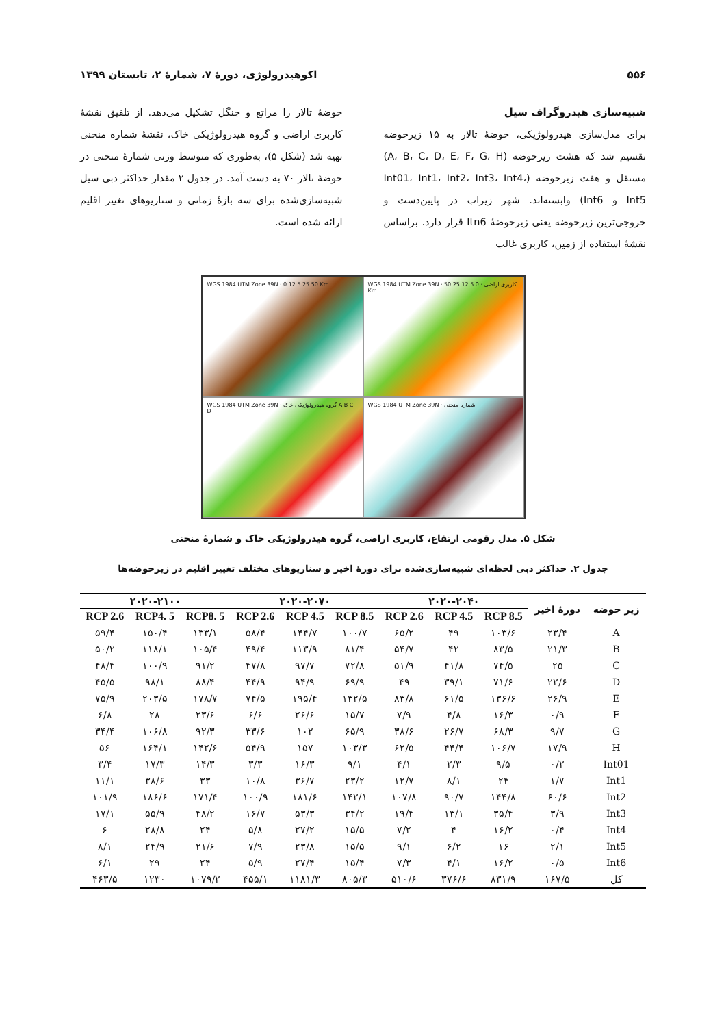۵۵۶ اکوهیدرولوژی، دورۀ ۷، شمارۀ ۲، تابستان ۱۳۹۹
شبیه‌سازی هیدروگراف سیل
برای مدل‌سازی هیدرولوژیکی، حوضۀ تالار به ۱۵ زیرحوضه تقسیم شد که هشت زیرحوضه (A، B، C، D، E، F، G، H) مستقل و هفت زیرحوضه (Int01، Int1، Int2، Int3، Int4، Int5 و Int6) وابسته‌اند. شهر زیراب در پایین‌دست و خروجی‌ترین زیرحوضه یعنی زیرحوضۀ Itn6 قرار دارد. براساس نقشۀ استفاده از زمین، کاربری غالب
حوضۀ تالار را مراتع و جنگل تشکیل می‌دهد. از تلفیق نقشۀ کاربری اراضی و گروه هیدرولوژیکی خاک، نقشۀ شماره منحنی تهیه شد (شکل ۵)، به‌طوری که متوسط وزنی شمارۀ منحنی در حوضۀ تالار ۷۰ به دست آمد. در جدول ۲ مقدار حداکثر دبی سیل شبیه‌سازی‌شده برای سه بازۀ زمانی و سناریوهای تغییر اقلیم ارائه شده است.
WGS 1984 UTM Zone 39N · 0 12.5 25 50 Km
WGS 1984 UTM Zone 39N · کاربری اراضی · 0 12.5 25 50 Km
WGS 1984 UTM Zone 39N · گروه هیدرولوژیکی خاک A B C D
WGS 1984 UTM Zone 39N · شماره منحنی
شکل ۵. مدل رقومی ارتفاع، کاربری اراضی، گروه هیدرولوژیکی خاک و شمارۀ منحنی
جدول ۲. حداکثر دبی لحظه‌ای شبیه‌سازی‌شده برای دورۀ اخیر و سناریوهای مختلف تغییر اقلیم در زیرحوضه‌ها
| زیر حوضه | دورۀ اخیر | ۲۰۲۰-۲۰۴۰ | | | ۲۰۲۰-۲۰۷۰ | | | ۲۰۲۰-۲۱۰۰ | | |
| --- | --- | --- | --- | --- | --- | --- | --- | --- | --- | --- |
| | | RCP 8.5 | RCP 4.5 | RCP 2.6 | RCP 8.5 | RCP 4.5 | RCP 2.6 | RCP8. 5 | RCP4. 5 | RCP 2.6 |
| A | ۲۳/۴ | ۱۰۳/۶ | ۴۹ | ۶۵/۲ | ۱۰۰/۷ | ۱۴۴/۷ | ۵۸/۴ | ۱۳۳/۱ | ۱۵۰/۴ | ۵۹/۴ |
| B | ۲۱/۳ | ۸۳/۵ | ۴۲ | ۵۴/۷ | ۸۱/۴ | ۱۱۳/۹ | ۴۹/۴ | ۱۰۵/۴ | ۱۱۸/۱ | ۵۰/۲ |
| C | ۲۵ | ۷۴/۵ | ۴۱/۸ | ۵۱/۹ | ۷۲/۸ | ۹۷/۷ | ۴۷/۸ | ۹۱/۲ | ۱۰۰/۹ | ۴۸/۴ |
| D | ۲۲/۶ | ۷۱/۶ | ۳۹/۱ | ۴۹ | ۶۹/۹ | ۹۴/۹ | ۴۴/۹ | ۸۸/۴ | ۹۸/۱ | ۴۵/۵ |
| E | ۲۶/۹ | ۱۳۶/۶ | ۶۱/۵ | ۸۳/۸ | ۱۳۲/۵ | ۱۹۵/۴ | ۷۴/۵ | ۱۷۸/۷ | ۲۰۳/۵ | ۷۵/۹ |
| F | ۰/۹ | ۱۶/۳ | ۴/۸ | ۷/۹ | ۱۵/۷ | ۲۶/۶ | ۶/۶ | ۲۳/۶ | ۲۸ | ۶/۸ |
| G | ۹/۷ | ۶۸/۳ | ۲۶/۷ | ۳۸/۶ | ۶۵/۹ | ۱۰۲ | ۳۳/۶ | ۹۲/۳ | ۱۰۶/۸ | ۳۴/۴ |
| H | ۱۷/۹ | ۱۰۶/۷ | ۴۴/۴ | ۶۲/۵ | ۱۰۳/۳ | ۱۵۷ | ۵۴/۹ | ۱۴۲/۶ | ۱۶۴/۱ | ۵۶ |
| Int01 | ۰/۲ | ۹/۵ | ۲/۳ | ۴/۱ | ۹/۱ | ۱۶/۳ | ۳/۳ | ۱۴/۳ | ۱۷/۳ | ۳/۴ |
| Int1 | ۱/۷ | ۲۴ | ۸/۱ | ۱۲/۷ | ۲۳/۲ | ۳۶/۷ | ۱۰/۸ | ۳۳ | ۳۸/۶ | ۱۱/۱ |
| Int2 | ۶۰/۶ | ۱۴۴/۸ | ۹۰/۷ | ۱۰۷/۸ | ۱۴۲/۱ | ۱۸۱/۶ | ۱۰۰/۹ | ۱۷۱/۴ | ۱۸۶/۶ | ۱۰۱/۹ |
| Int3 | ۳/۹ | ۳۵/۴ | ۱۳/۱ | ۱۹/۴ | ۳۴/۲ | ۵۳/۳ | ۱۶/۷ | ۴۸/۲ | ۵۵/۹ | ۱۷/۱ |
| Int4 | ۰/۴ | ۱۶/۲ | ۴ | ۷/۲ | ۱۵/۵ | ۲۷/۲ | ۵/۸ | ۲۴ | ۲۸/۸ | ۶ |
| Int5 | ۲/۱ | ۱۶ | ۶/۲ | ۹/۱ | ۱۵/۵ | ۲۳/۸ | ۷/۹ | ۲۱/۶ | ۲۴/۹ | ۸/۱ |
| Int6 | ۰/۵ | ۱۶/۲ | ۴/۱ | ۷/۳ | ۱۵/۴ | ۲۷/۴ | ۵/۹ | ۲۴ | ۲۹ | ۶/۱ |
| کل | ۱۶۷/۵ | ۸۳۱/۹ | ۳۷۶/۶ | ۵۱۰/۶ | ۸۰۵/۳ | ۱۱۸۱/۳ | ۴۵۵/۱ | ۱۰۷۹/۲ | ۱۲۳۰ | ۴۶۳/۵ |